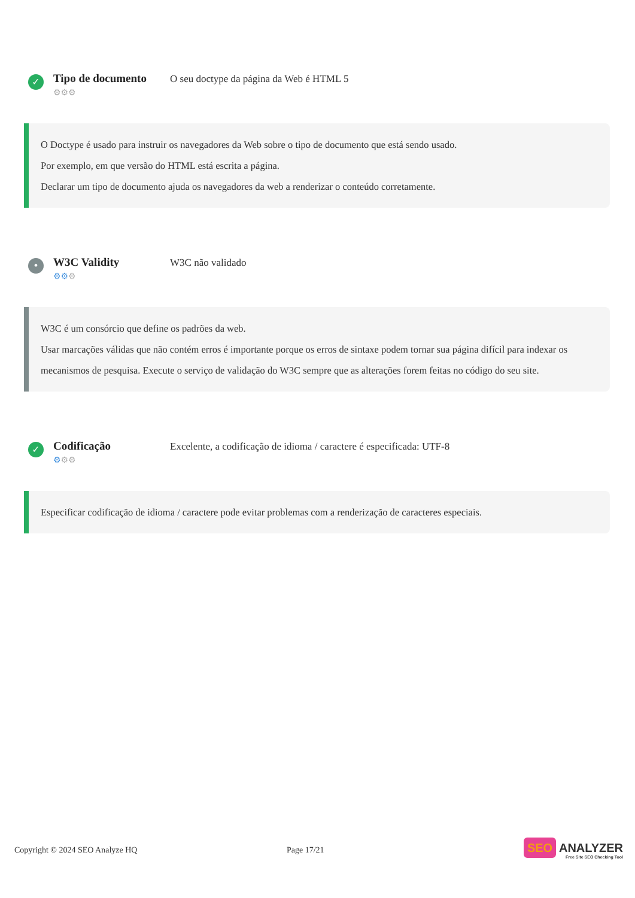✓
Tipo de documento
⚙⚙⚙
O seu doctype da página da Web é HTML 5
O Doctype é usado para instruir os navegadores da Web sobre o tipo de documento que está sendo usado.
Por exemplo, em que versão do HTML está escrita a página.
Declarar um tipo de documento ajuda os navegadores da web a renderizar o conteúdo corretamente.
•
W3C Validity
⚙⚙⚙
W3C não validado
W3C é um consórcio que define os padrões da web.
Usar marcações válidas que não contém erros é importante porque os erros de sintaxe podem tornar sua página difícil para indexar os mecanismos de pesquisa. Execute o serviço de validação do W3C sempre que as alterações forem feitas no código do seu site.
✓
Codificação
⚙⚙⚙
Excelente, a codificação de idioma / caractere é especificada: UTF-8
Especificar codificação de idioma / caractere pode evitar problemas com a renderização de caracteres especiais.
Copyright © 2024 SEO Analyze HQ Page 17/21
SEO ANALYZER
Free Site SEO Checking Tool